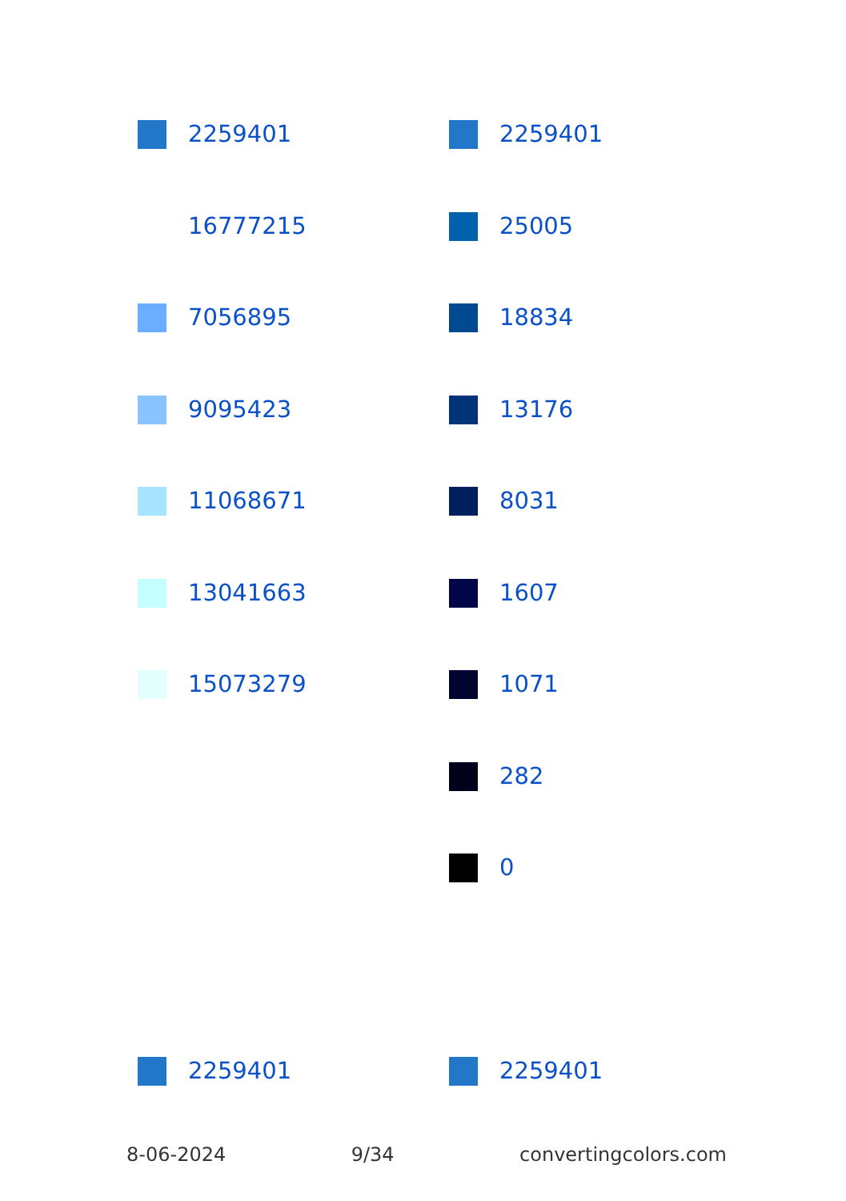2259401
16777215
7056895
9095423
11068671
13041663
15073279
2259401
25005
18834
13176
8031
1607
1071
282
0
2259401 2259401
8-06-2024 9/34 convertingcolors.com